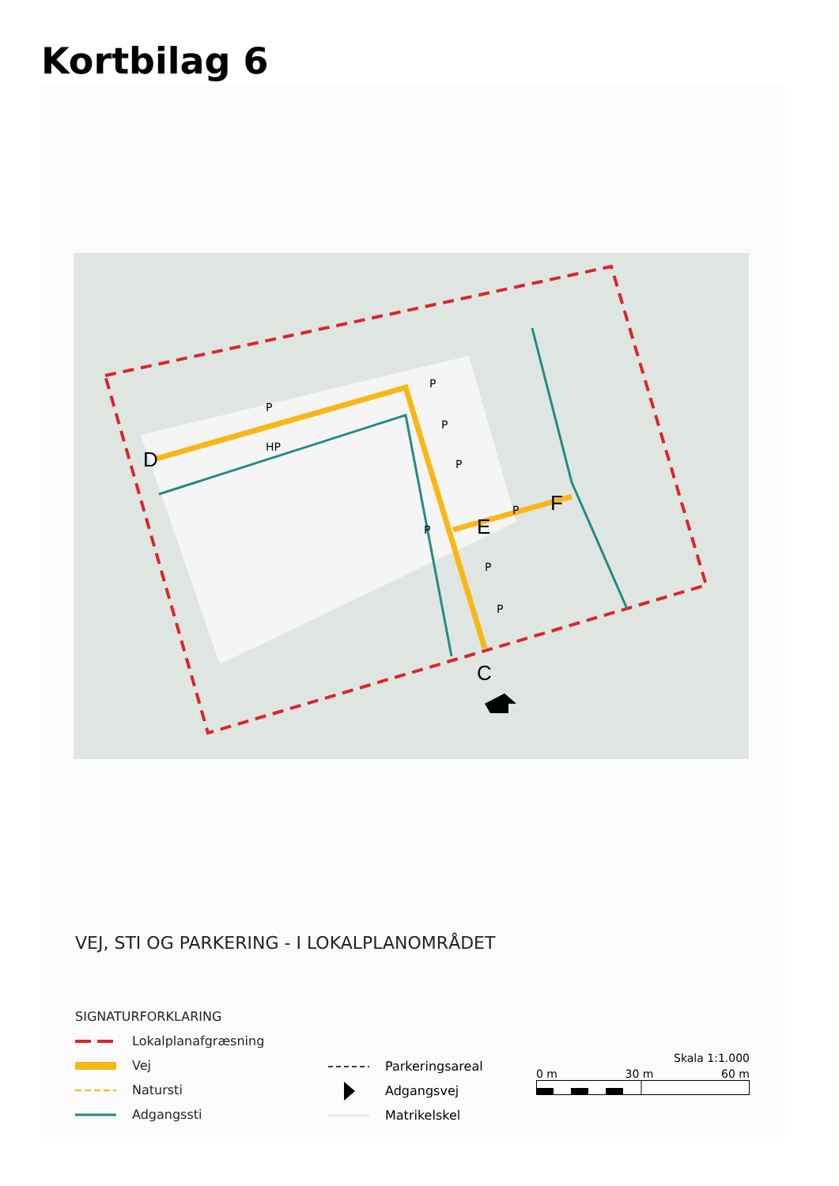Kortbilag 6
D
C
E
F
P
HP
P
P
P
P
P
P
P
VEJ, STI OG PARKERING - I LOKALPLANOMRÅDET
SIGNATURFORKLARING
Lokalplanafgræsning
Vej
Natursti
Adgangssti
Parkeringsareal
Adgangsvej
Matrikelskel
Skala 1:1.000
0 m 30 m 60 m